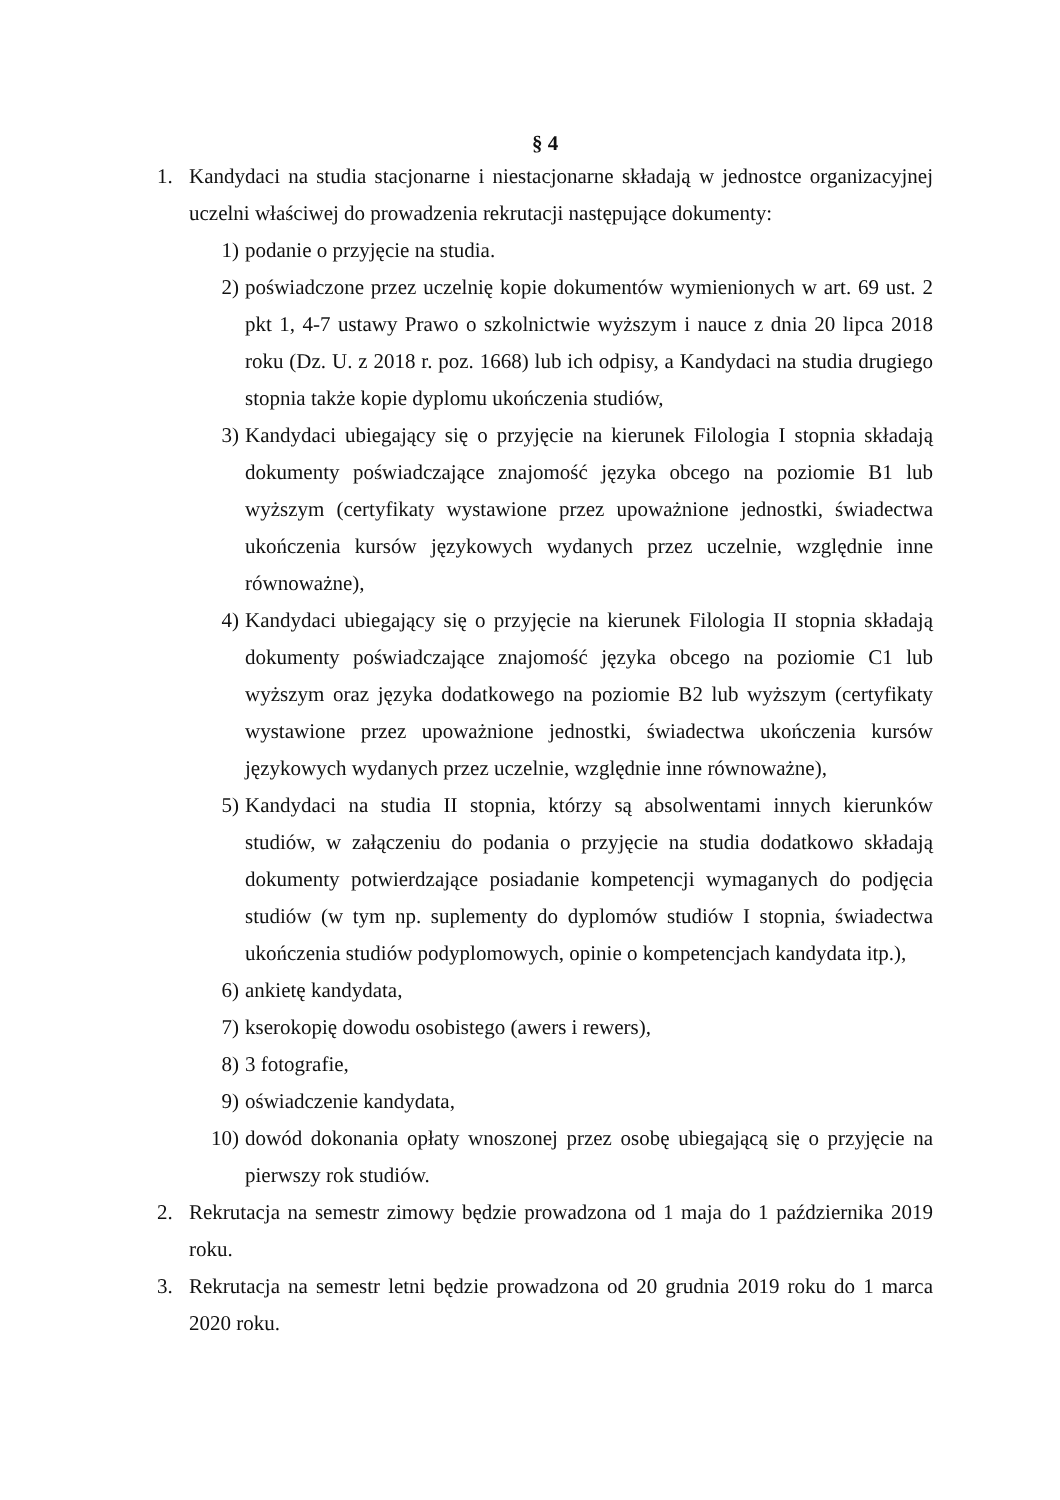§ 4
1. Kandydaci na studia stacjonarne i niestacjonarne składają w jednostce organizacyjnej uczelni właściwej do prowadzenia rekrutacji następujące dokumenty:
1) podanie o przyjęcie na studia.
2) poświadczone przez uczelnię kopie dokumentów wymienionych w art. 69 ust. 2 pkt 1, 4-7 ustawy Prawo o szkolnictwie wyższym i nauce z dnia 20 lipca 2018 roku (Dz. U. z 2018 r. poz. 1668) lub ich odpisy, a Kandydaci na studia drugiego stopnia także kopie dyplomu ukończenia studiów,
3) Kandydaci ubiegający się o przyjęcie na kierunek Filologia I stopnia składają dokumenty poświadczające znajomość języka obcego na poziomie B1 lub wyższym (certyfikaty wystawione przez upoważnione jednostki, świadectwa ukończenia kursów językowych wydanych przez uczelnie, względnie inne równoważne),
4) Kandydaci ubiegający się o przyjęcie na kierunek Filologia II stopnia składają dokumenty poświadczające znajomość języka obcego na poziomie C1 lub wyższym oraz języka dodatkowego na poziomie B2 lub wyższym (certyfikaty wystawione przez upoważnione jednostki, świadectwa ukończenia kursów językowych wydanych przez uczelnie, względnie inne równoważne),
5) Kandydaci na studia II stopnia, którzy są absolwentami innych kierunków studiów, w załączeniu do podania o przyjęcie na studia dodatkowo składają dokumenty potwierdzające posiadanie kompetencji wymaganych do podjęcia studiów (w tym np. suplementy do dyplomów studiów I stopnia, świadectwa ukończenia studiów podyplomowych, opinie o kompetencjach kandydata itp.),
6) ankietę kandydata,
7) kserokopię dowodu osobistego (awers i rewers),
8) 3 fotografie,
9) oświadczenie kandydata,
10)
dowód dokonania opłaty wnoszonej przez osobę ubiegającą się o przyjęcie na pierwszy rok studiów.
2. Rekrutacja na semestr zimowy będzie prowadzona od 1 maja do 1 października 2019 roku.
3. Rekrutacja na semestr letni będzie prowadzona od 20 grudnia 2019 roku do 1 marca 2020 roku.